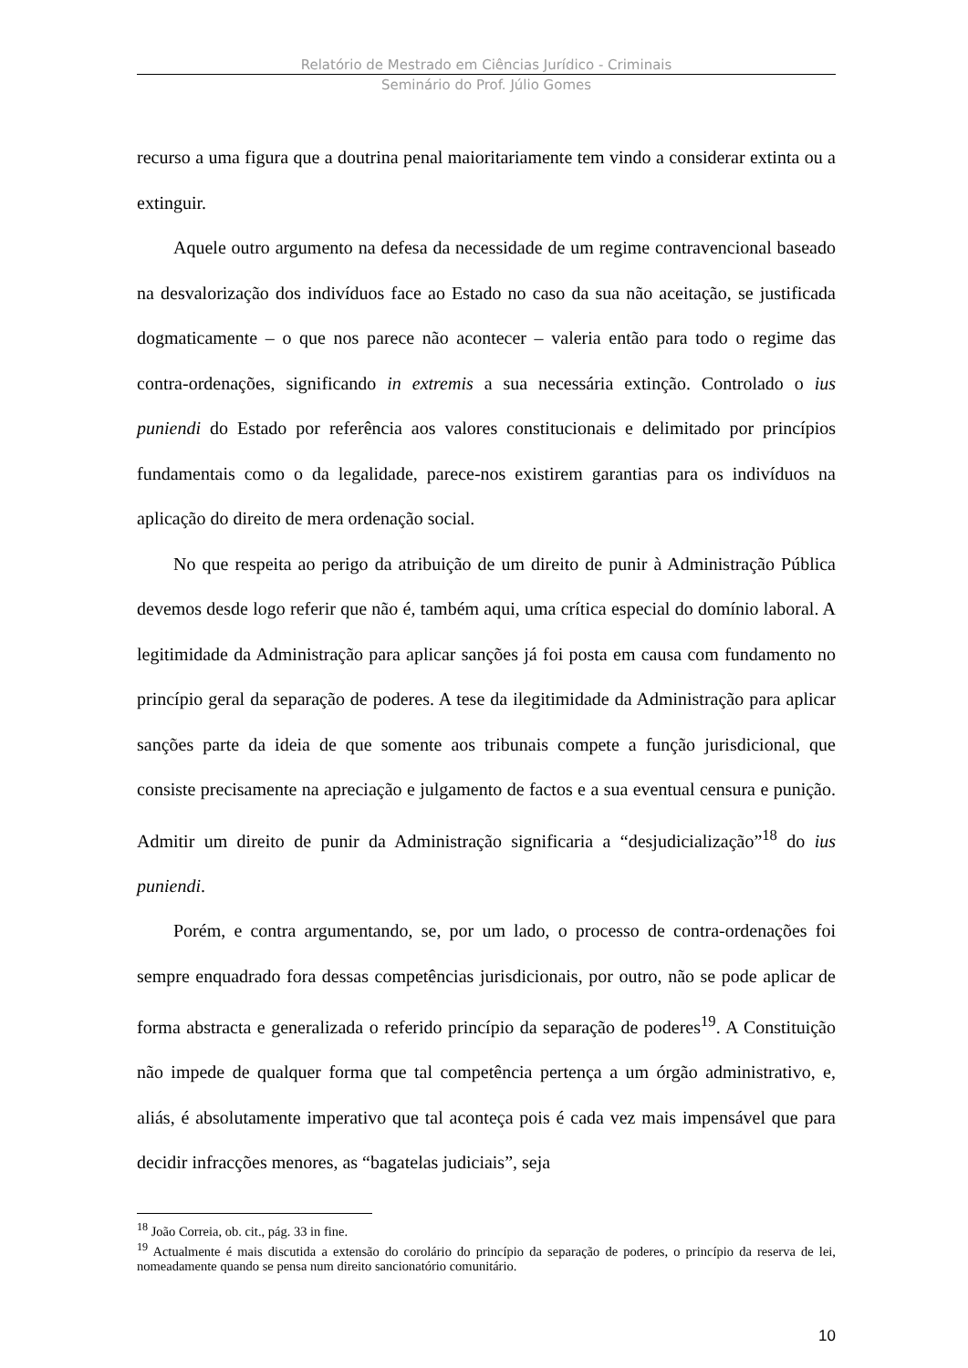Relatório de Mestrado em Ciências Jurídico - Criminais
Seminário do Prof. Júlio Gomes
recurso a uma figura que a doutrina penal maioritariamente tem vindo a considerar extinta ou a extinguir.
Aquele outro argumento na defesa da necessidade de um regime contravencional baseado na desvalorização dos indivíduos face ao Estado no caso da sua não aceitação, se justificada dogmaticamente – o que nos parece não acontecer – valeria então para todo o regime das contra-ordenações, significando in extremis a sua necessária extinção. Controlado o ius puniendi do Estado por referência aos valores constitucionais e delimitado por princípios fundamentais como o da legalidade, parece-nos existirem garantias para os indivíduos na aplicação do direito de mera ordenação social.
No que respeita ao perigo da atribuição de um direito de punir à Administração Pública devemos desde logo referir que não é, também aqui, uma crítica especial do domínio laboral. A legitimidade da Administração para aplicar sanções já foi posta em causa com fundamento no princípio geral da separação de poderes. A tese da ilegitimidade da Administração para aplicar sanções parte da ideia de que somente aos tribunais compete a função jurisdicional, que consiste precisamente na apreciação e julgamento de factos e a sua eventual censura e punição. Admitir um direito de punir da Administração significaria a “desjudicialização”<sup>18</sup> do ius puniendi.
Porém, e contra argumentando, se, por um lado, o processo de contra-ordenações foi sempre enquadrado fora dessas competências jurisdicionais, por outro, não se pode aplicar de forma abstracta e generalizada o referido princípio da separação de poderes<sup>19</sup>. A Constituição não impede de qualquer forma que tal competência pertença a um órgão administrativo, e, aliás, é absolutamente imperativo que tal aconteça pois é cada vez mais impensável que para decidir infracções menores, as “bagatelas judiciais”, seja
<sup>18</sup> João Correia, ob. cit., pág. 33 in fine.
<sup>19</sup> Actualmente é mais discutida a extensão do corolário do princípio da separação de poderes, o princípio da reserva de lei, nomeadamente quando se pensa num direito sancionatório comunitário.
10